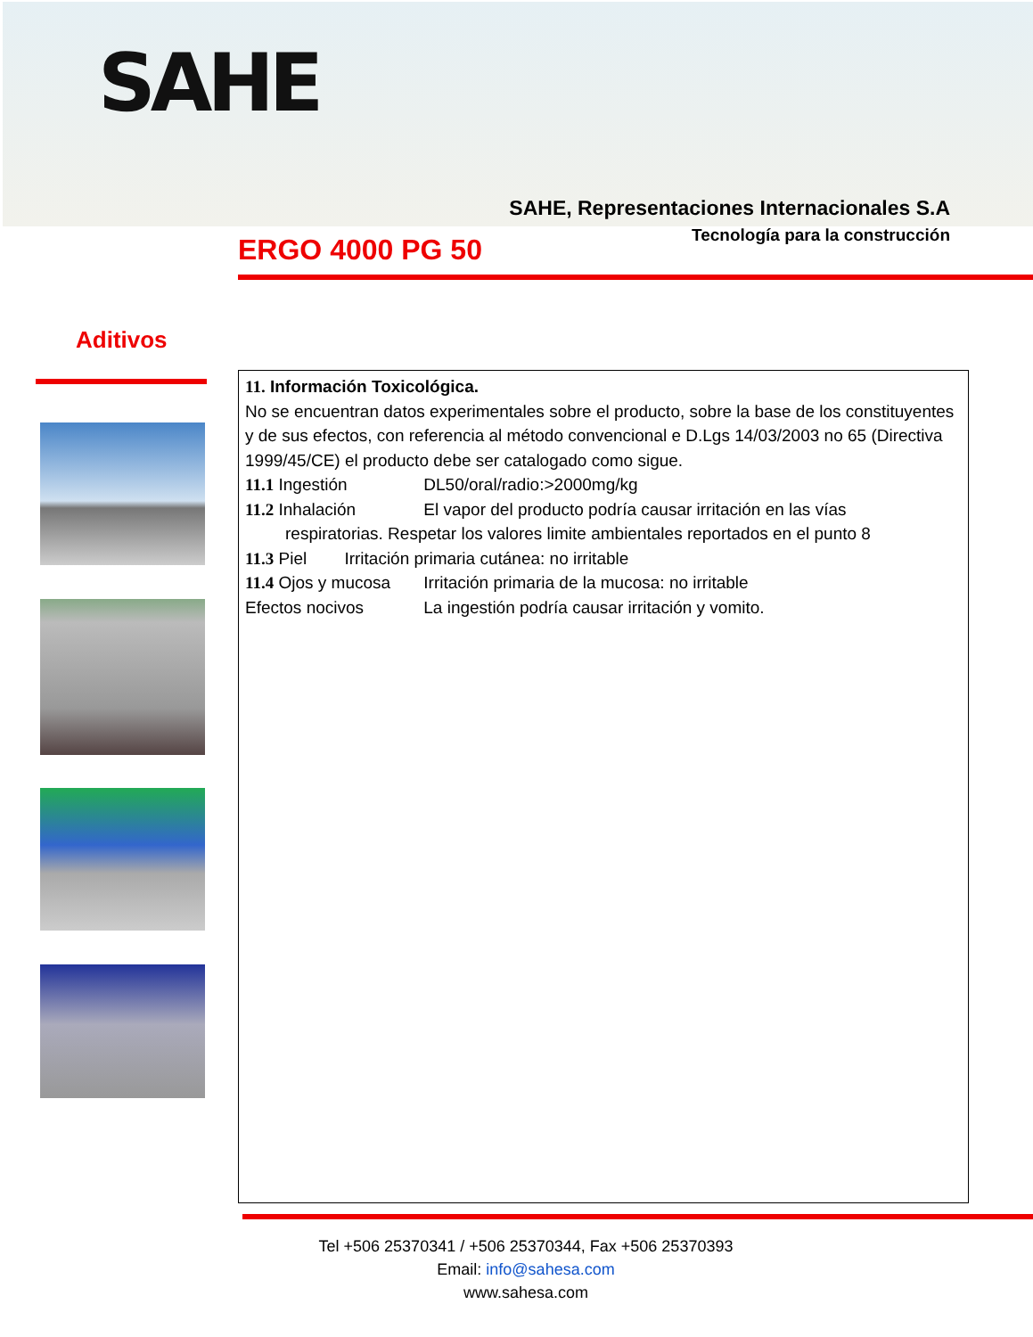SAHE
SAHE, Representaciones Internacionales S.A
Tecnología para la construcción
ERGO 4000 PG 50
Aditivos
11. Información Toxicológica.
No se encuentran datos experimentales sobre el producto, sobre la base de los constituyentes y de sus efectos, con referencia al método convencional e D.Lgs 14/03/2003 no 65 (Directiva
1999/45/CE) el producto debe ser catalogado como sigue.
11.1 Ingestión DL50/oral/radio:>2000mg/kg
11.2 Inhalación El vapor del producto podría causar irritación en las vías
respiratorias. Respetar los valores limite ambientales reportados en el punto 8
11.3 Piel Irritación primaria cutánea: no irritable
11.4 Ojos y mucosa Irritación primaria de la mucosa: no irritable
Efectos nocivos La ingestión podría causar irritación y vomito.
Tel +506 25370341 / +506 25370344, Fax +506 25370393
Email: info@sahesa.com
www.sahesa.com